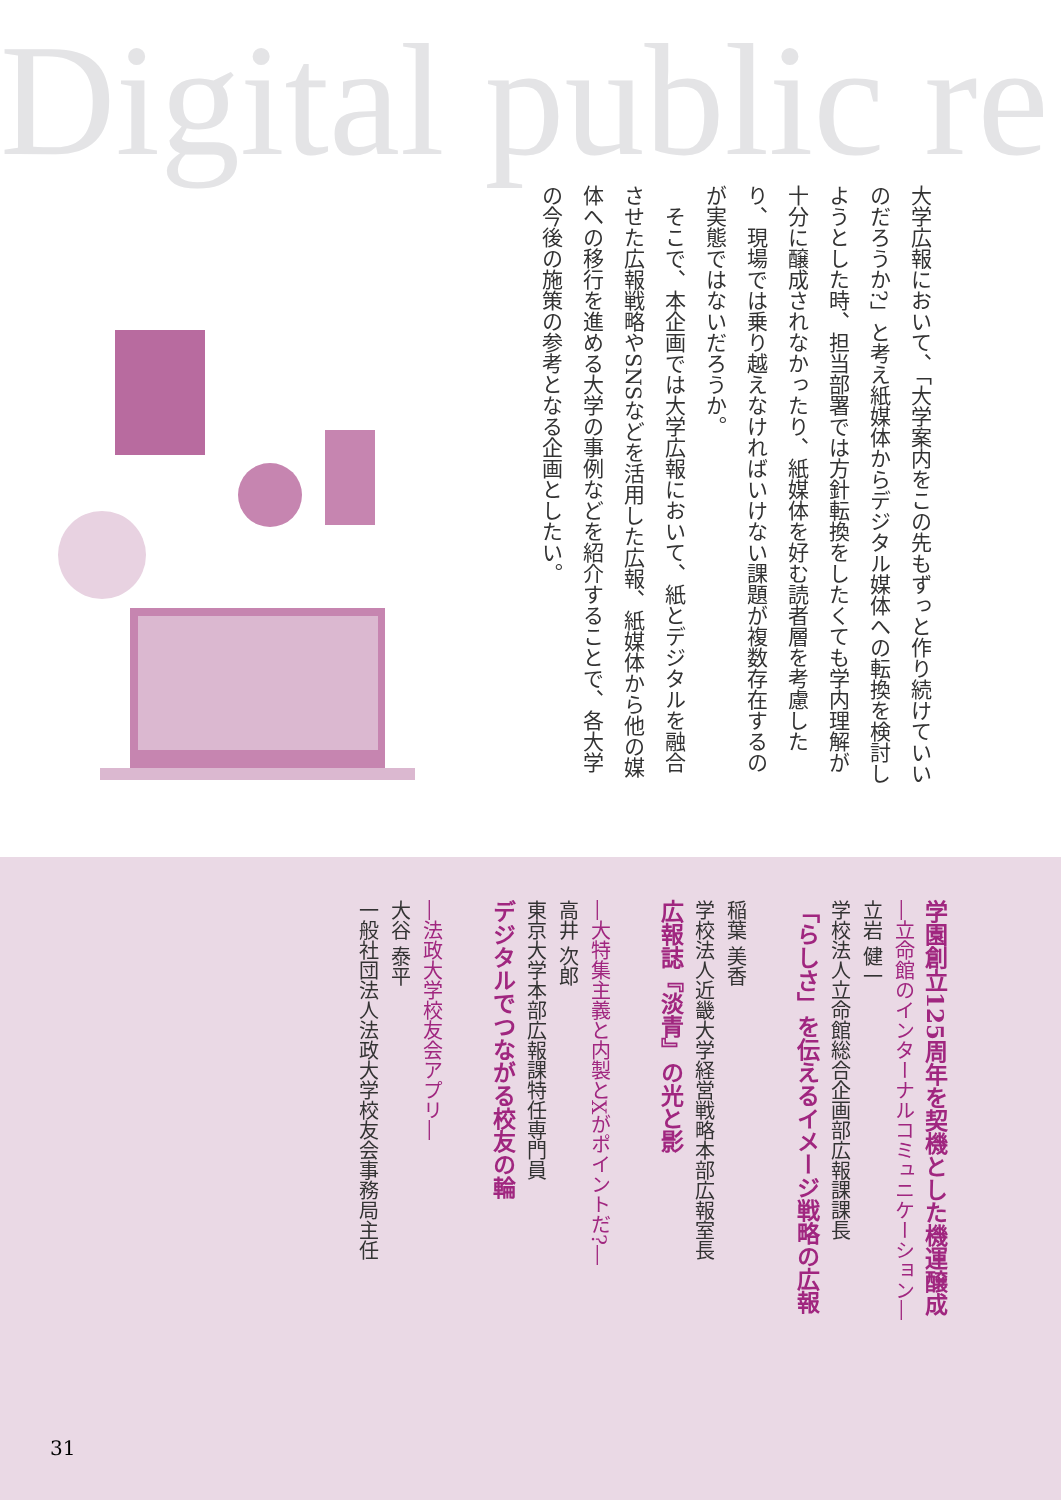Digital public re
大学広報において、「大学案内をこの先もずっと作り続けていいのだろうか?」と考え紙媒体からデジタル媒体への転換を検討しようとした時、担当部署では方針転換をしたくても学内理解が十分に醸成されなかったり、紙媒体を好む読者層を考慮したり、現場では乗り越えなければいけない課題が複数存在するのが実態ではないだろうか。
そこで、本企画では大学広報において、紙とデジタルを融合させた広報戦略やSNSなどを活用した広報、紙媒体から他の媒体への移行を進める大学の事例などを紹介することで、各大学の今後の施策の参考となる企画としたい。
学園創立125周年を契機とした機運醸成
―立命館のインターナルコミュニケーション―
立岩 健一
学校法人立命館総合企画部広報課課長
「らしさ」を伝えるイメージ戦略の広報
稲葉 美香
学校法人近畿大学経営戦略本部広報室長
広報誌『淡青』の光と影
―大特集主義と内製とXがポイントだ?―
高井 次郎
東京大学本部広報課特任専門員
デジタルでつながる校友の輪
―法政大学校友会アプリ―
大谷 泰平
一般社団法人法政大学校友会事務局主任
31